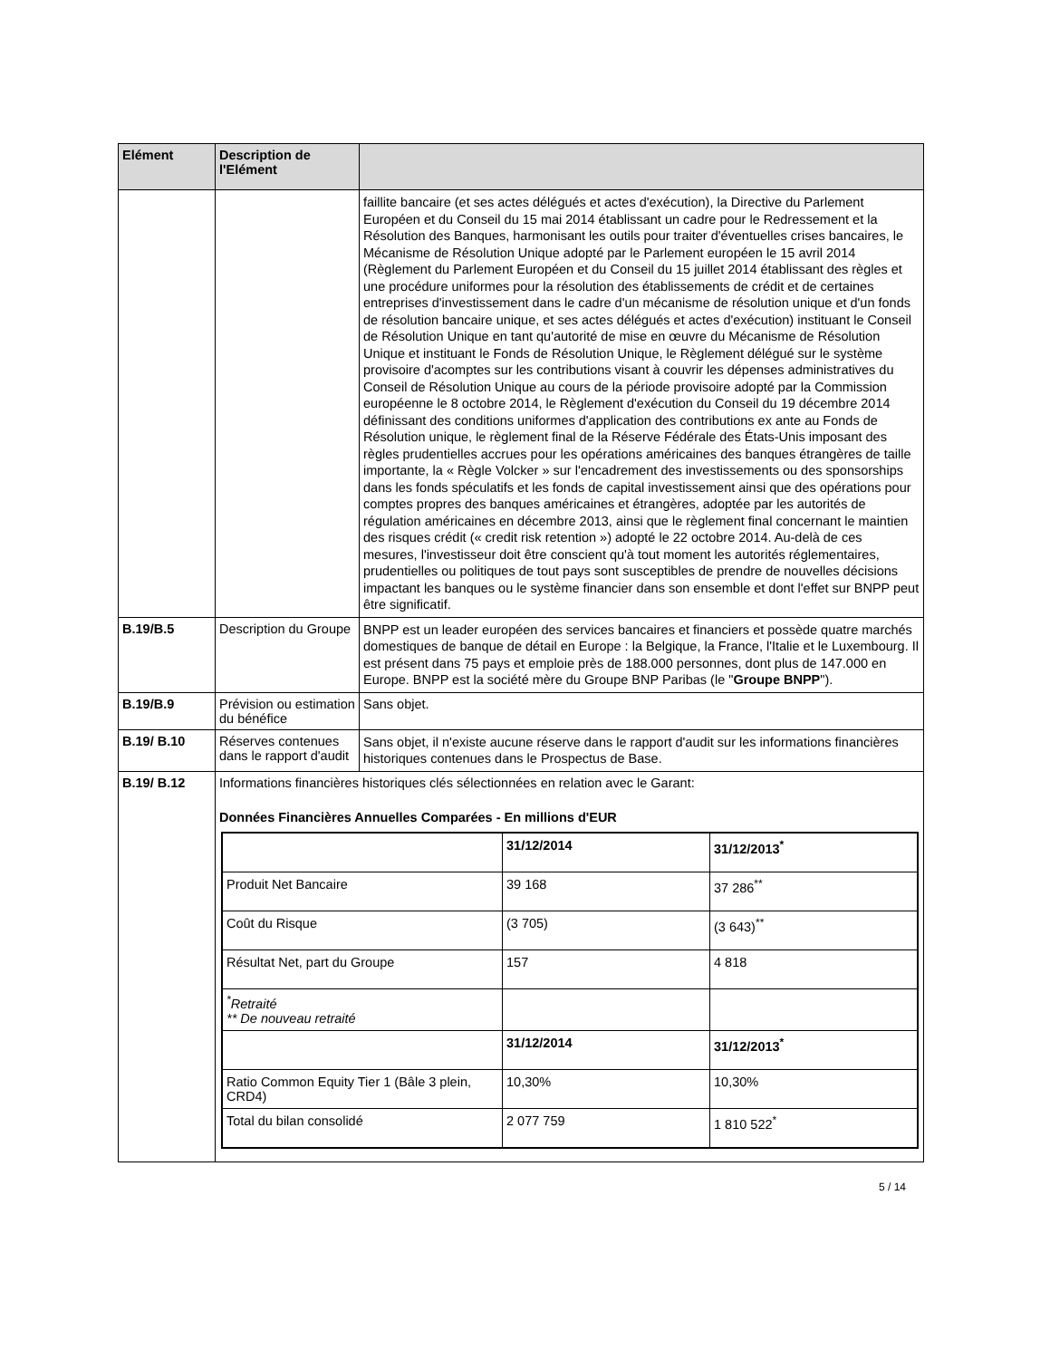| Elément | Description de l'Elément | |
| --- | --- | --- |
| | | faillite bancaire (et ses actes délégués et actes d'exécution), la Directive du Parlement Européen et du Conseil du 15 mai 2014 établissant un cadre pour le Redressement et la Résolution des Banques, harmonisant les outils pour traiter d'éventuelles crises bancaires, le Mécanisme de Résolution Unique adopté par le Parlement européen le 15 avril 2014 (Règlement du Parlement Européen et du Conseil du 15 juillet 2014 établissant des règles et une procédure uniformes pour la résolution des établissements de crédit et de certaines entreprises d'investissement dans le cadre d'un mécanisme de résolution unique et d'un fonds de résolution bancaire unique, et ses actes délégués et actes d'exécution) instituant le Conseil de Résolution Unique en tant qu'autorité de mise en œuvre du Mécanisme de Résolution Unique et instituant le Fonds de Résolution Unique, le Règlement délégué sur le système provisoire d'acomptes sur les contributions visant à couvrir les dépenses administratives du Conseil de Résolution Unique au cours de la période provisoire adopté par la Commission européenne le 8 octobre 2014, le Règlement d'exécution du Conseil du 19 décembre 2014 définissant des conditions uniformes d'application des contributions ex ante au Fonds de Résolution unique, le règlement final de la Réserve Fédérale des États-Unis imposant des règles prudentielles accrues pour les opérations américaines des banques étrangères de taille importante, la « Règle Volcker » sur l'encadrement des investissements ou des sponsorships dans les fonds spéculatifs et les fonds de capital investissement ainsi que des opérations pour comptes propres des banques américaines et étrangères, adoptée par les autorités de régulation américaines en décembre 2013, ainsi que le règlement final concernant le maintien des risques crédit (« credit risk retention ») adopté le 22 octobre 2014. Au-delà de ces mesures, l'investisseur doit être conscient qu'à tout moment les autorités réglementaires, prudentielles ou politiques de tout pays sont susceptibles de prendre de nouvelles décisions impactant les banques ou le système financier dans son ensemble et dont l'effet sur BNPP peut être significatif. |
| B.19/B.5 | Description du Groupe | BNPP est un leader européen des services bancaires et financiers et possède quatre marchés domestiques de banque de détail en Europe : la Belgique, la France, l'Italie et le Luxembourg. Il est présent dans 75 pays et emploie près de 188.000 personnes, dont plus de 147.000 en Europe. BNPP est la société mère du Groupe BNP Paribas (le " Groupe BNPP "). |
| B.19/B.9 | Prévision ou estimation du bénéfice | Sans objet. |
| B.19/ B.10 | Réserves contenues dans le rapport d'audit | Sans objet, il n'existe aucune réserve dans le rapport d'audit sur les informations financières historiques contenues dans le Prospectus de Base. |
| B.19/ B.12 | Informations financières historiques clés sélectionnées en relation avec le Garant: Données Financières Annuelles Comparées - En millions d'EUR / / 31/12/2014 / 31/12/2013<sup>*</sup> / / Produit Net Bancaire / 39 168 / 37 286<sup>**</sup> / / Coût du Risque / (3 705) / (3 643)<sup>**</sup> / / Résultat Net, part du Groupe / 157 / 4 818 / / <sup>*</sup> Retraité ** De nouveau retraité / / / / / 31/12/2014 / 31/12/2013<sup>*</sup> / / Ratio Common Equity Tier 1 (Bâle 3 plein, CRD4) / 10,30% / 10,30% / / Total du bilan consolidé / 2 077 759 / 1 810 522<sup>*</sup> / | |
5 / 14